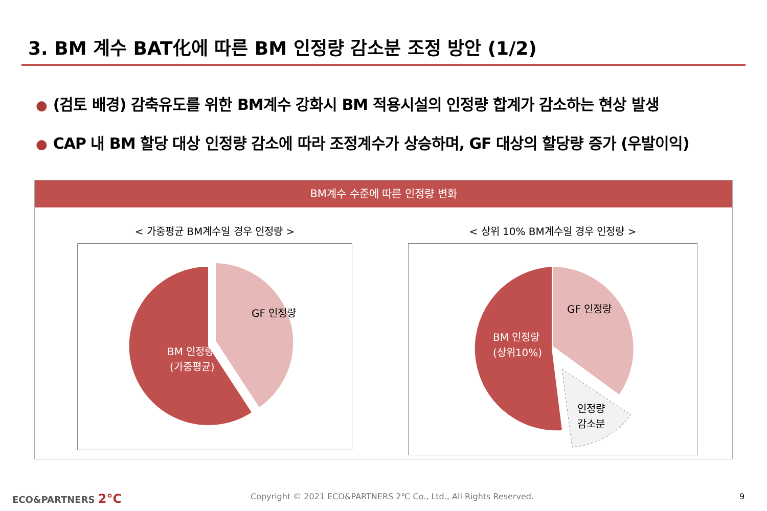3. BM 계수 BAT化에 따른 BM 인정량 감소분 조정 방안 (1/2)
● (검토 배경) 감축유도를 위한 BM계수 강화시 BM 적용시설의 인정량 합계가 감소하는 현상 발생
● CAP 내 BM 할당 대상 인정량 감소에 따라 조정계수가 상승하며, GF 대상의 할당량 증가 (우발이익)
BM계수 수준에 따른 인정량 변화
< 가중평균 BM계수일 경우 인정량 >
GF 인정량
BM 인정량
(가중평균)
< 상위 10% BM계수일 경우 인정량 >
GF 인정량
BM 인정량
(상위10%)
인정량
감소분
ECO&PARTNERS 2°C
Copyright © 2021 ECO&PARTNERS 2℃ Co., Ltd., All Rights Reserved.
9